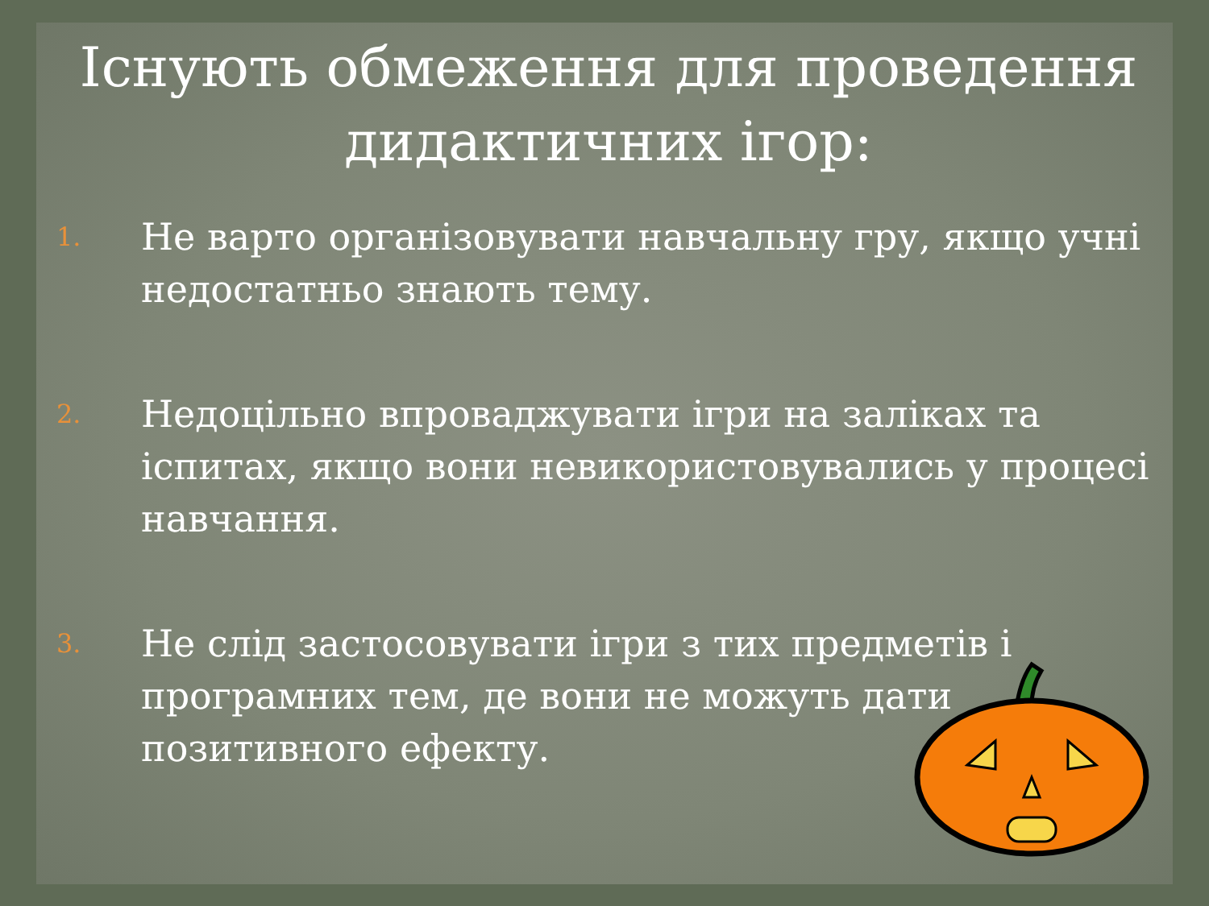Існують обмеження для проведення дидактичних ігор:
1. Не варто організовувати навчальну гру, якщо учні недостатньо знають тему.
2. Недоцільно впроваджувати ігри на заліках та іспитах, якщо вони невикористовувались у процесі навчання.
3. Не слід застосовувати ігри з тих предметів і програмних тем, де вони не можуть дати позитивного ефекту.